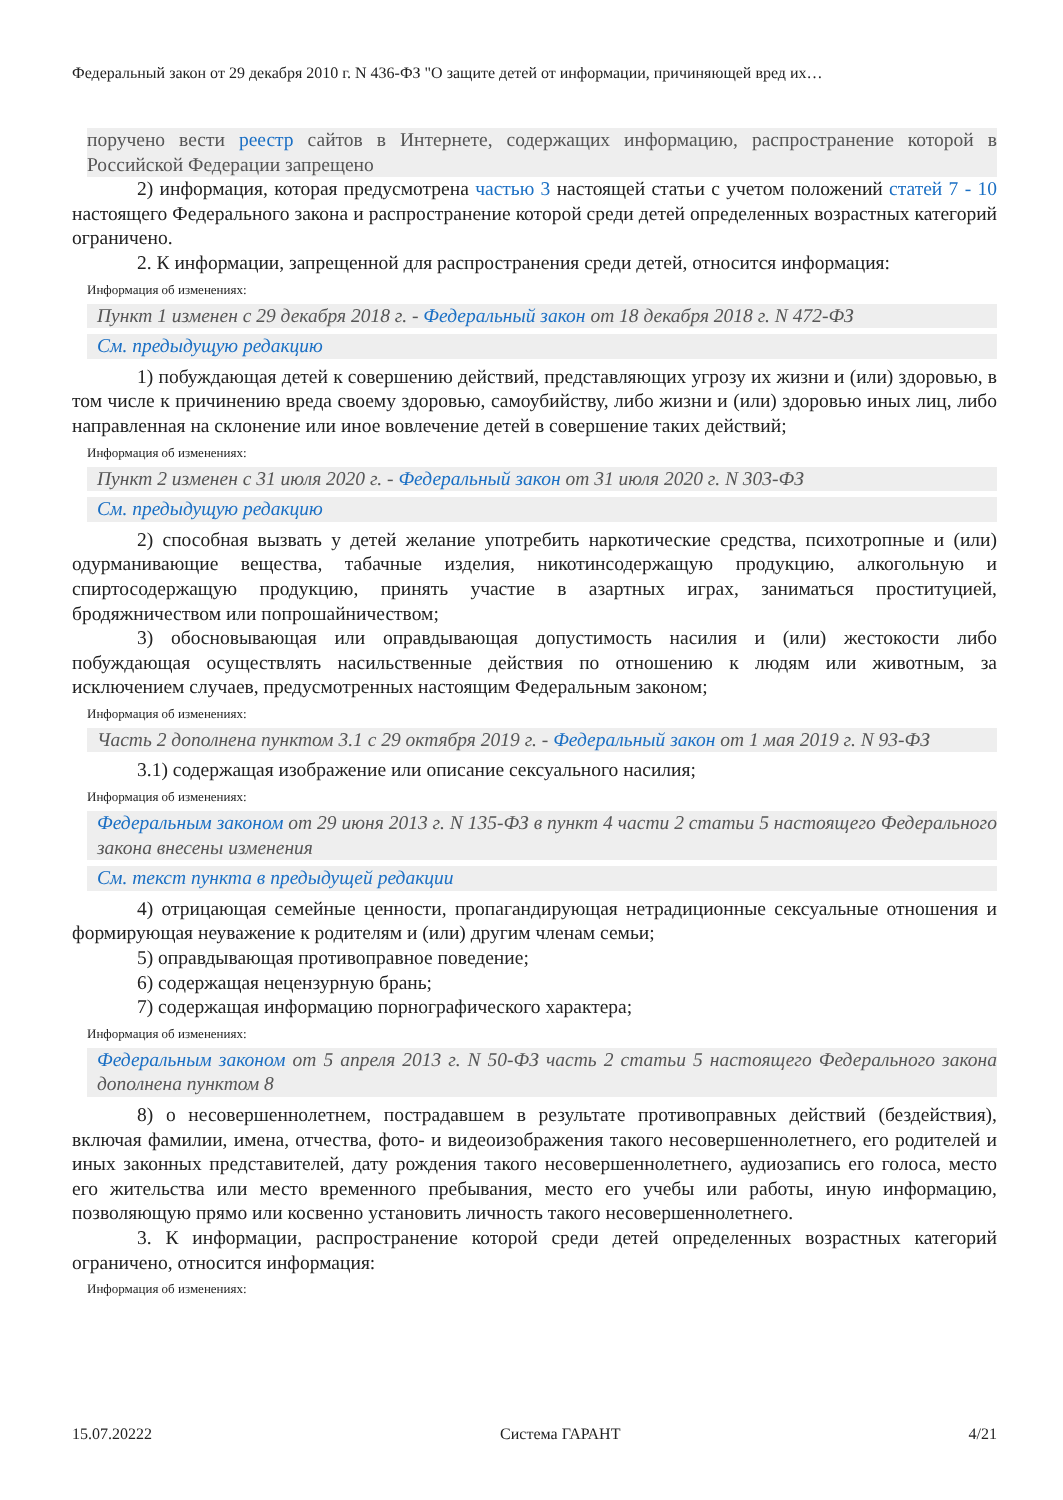Федеральный закон от 29 декабря 2010 г. N 436-ФЗ "О защите детей от информации, причиняющей вред их…
поручено вести реестр сайтов в Интернете, содержащих информацию, распространение которой в Российской Федерации запрещено
2) информация, которая предусмотрена частью 3 настоящей статьи с учетом положений статей 7 - 10 настоящего Федерального закона и распространение которой среди детей определенных возрастных категорий ограничено.
2. К информации, запрещенной для распространения среди детей, относится информация:
Информация об изменениях:
Пункт 1 изменен с 29 декабря 2018 г. - Федеральный закон от 18 декабря 2018 г. N 472-ФЗ
См. предыдущую редакцию
1) побуждающая детей к совершению действий, представляющих угрозу их жизни и (или) здоровью, в том числе к причинению вреда своему здоровью, самоубийству, либо жизни и (или) здоровью иных лиц, либо направленная на склонение или иное вовлечение детей в совершение таких действий;
Информация об изменениях:
Пункт 2 изменен с 31 июля 2020 г. - Федеральный закон от 31 июля 2020 г. N 303-ФЗ
См. предыдущую редакцию
2) способная вызвать у детей желание употребить наркотические средства, психотропные и (или) одурманивающие вещества, табачные изделия, никотинсодержащую продукцию, алкогольную и спиртосодержащую продукцию, принять участие в азартных играх, заниматься проституцией, бродяжничеством или попрошайничеством;
3) обосновывающая или оправдывающая допустимость насилия и (или) жестокости либо побуждающая осуществлять насильственные действия по отношению к людям или животным, за исключением случаев, предусмотренных настоящим Федеральным законом;
Информация об изменениях:
Часть 2 дополнена пунктом 3.1 с 29 октября 2019 г. - Федеральный закон от 1 мая 2019 г. N 93-ФЗ
3.1) содержащая изображение или описание сексуального насилия;
Информация об изменениях:
Федеральным законом от 29 июня 2013 г. N 135-ФЗ в пункт 4 части 2 статьи 5 настоящего Федерального закона внесены изменения
См. текст пункта в предыдущей редакции
4) отрицающая семейные ценности, пропагандирующая нетрадиционные сексуальные отношения и формирующая неуважение к родителям и (или) другим членам семьи;
5) оправдывающая противоправное поведение;
6) содержащая нецензурную брань;
7) содержащая информацию порнографического характера;
Информация об изменениях:
Федеральным законом от 5 апреля 2013 г. N 50-ФЗ часть 2 статьи 5 настоящего Федерального закона дополнена пунктом 8
8) о несовершеннолетнем, пострадавшем в результате противоправных действий (бездействия), включая фамилии, имена, отчества, фото- и видеоизображения такого несовершеннолетнего, его родителей и иных законных представителей, дату рождения такого несовершеннолетнего, аудиозапись его голоса, место его жительства или место временного пребывания, место его учебы или работы, иную информацию, позволяющую прямо или косвенно установить личность такого несовершеннолетнего.
3. К информации, распространение которой среди детей определенных возрастных категорий ограничено, относится информация:
Информация об изменениях:
15.07.20222 Система ГАРАНТ 4/21